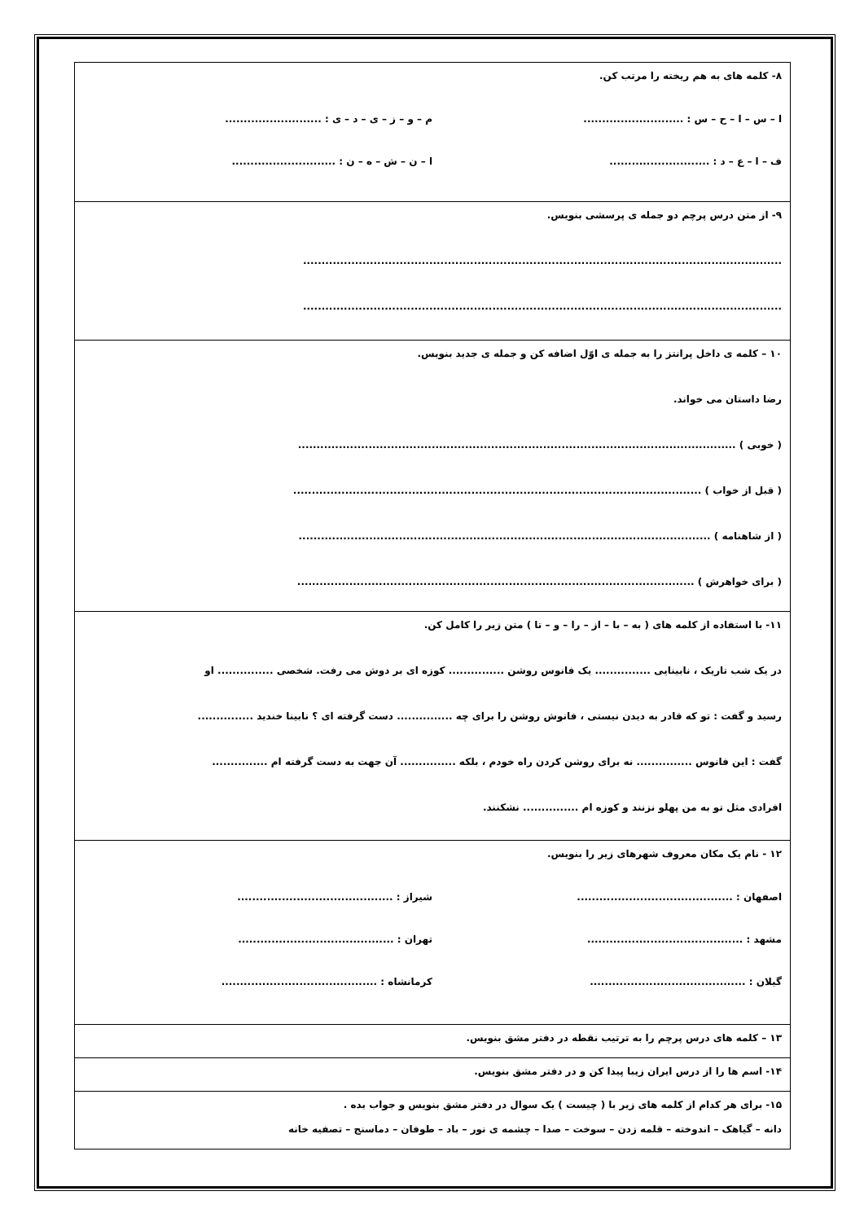| ۸- کلمه های به هم ریخته را مرتب کن. ا – س – ا – ح – س : ........................... م – و – ز – ی – د – ی : .......................... ف – ا – ع – د : ........................... ا – ن – ش – ه – ن : ............................ |
| ۹- از متن درس پرچم دو جمله ی پرسشی بنویس. ................................................................................................................................. ................................................................................................................................. |
| ۱۰ – کلمه ی داخل پرانتز را به جمله ی اوّل اضافه کن و جمله ی جدید بنویس. رضا داستان می خواند. ( خوبی ) ...................................................................................................................... ( قبل از خواب ) .............................................................................................................. ( از شاهنامه ) ............................................................................................................... ( برای خواهرش ) ........................................................................................................... |
| ۱۱- با استفاده از کلمه های ( به – با – از – را – و – تا ) متن زیر را کامل کن. در یک شب تاریک ، نابینایی ............... یک فانوس روشن ............... کوزه ای بر دوش می رفت. شخصی ............... او رسید و گفت : تو که قادر به دیدن نیستی ، فانوش روشن را برای چه ............... دست گرفته ای ؟ نابینا خندید ............... گفت : این فانوس ............... نه برای روشن کردن راه خودم ، بلکه ............... آن جهت به دست گرفته ام ............... افرادی مثل تو به من پهلو نزنند و کوزه ام ............... نشکنند. |
| ۱۲ - نام یک مکان معروف شهرهای زیر را بنویس. اصفهان : .......................................... شیراز : .......................................... مشهد : .......................................... تهران : .......................................... گیلان : .......................................... کرمانشاه : .......................................... |
| ۱۳ – کلمه های درس پرچم را به ترتیب نقطه در دفتر مشق بنویس. |
| ۱۴- اسم ها را از درس ایران زیبا پیدا کن و در دفتر مشق بنویس. |
| ۱۵- برای هر کدام از کلمه های زیر با ( چیست ) یک سوال در دفتر مشق بنویس و جواب بده . دانه – گیاهک – اندوخته – قلمه زدن – سوخت – صدا – چشمه ی نور – باد – طوفان – دماسنج – تصفیه خانه |